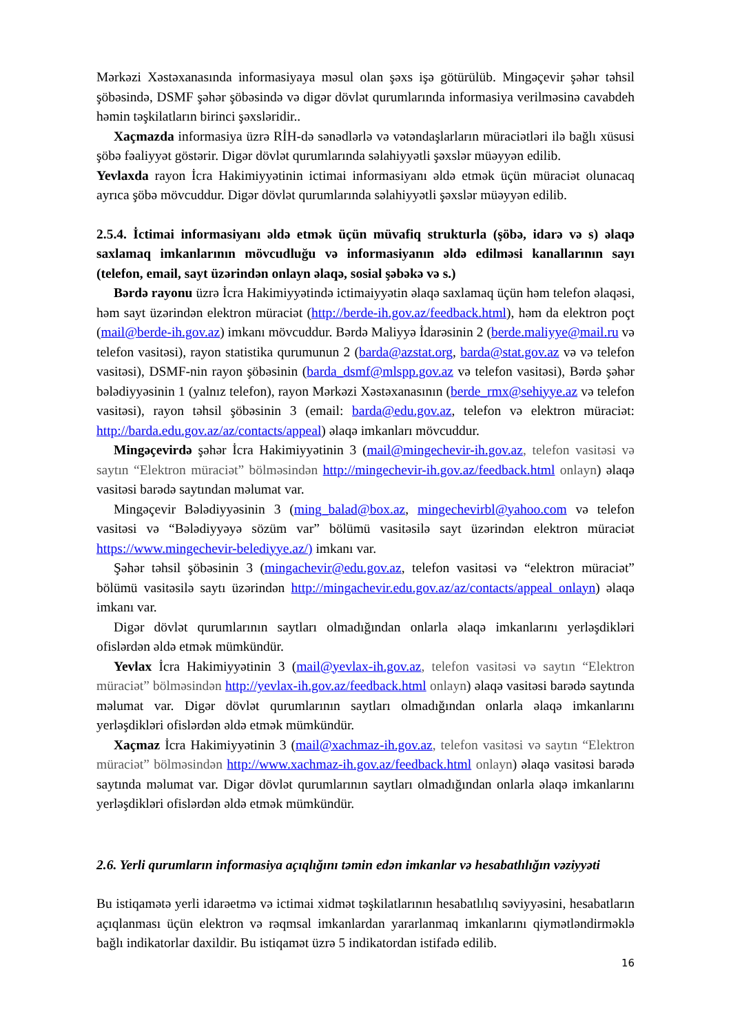Mərkəzi Xəstəxanasında informasiyaya məsul olan şəxs işə götürülüb. Mingəçevir şəhər təhsil şöbəsində, DSMF şəhər şöbəsində və digər dövlət qurumlarında informasiya verilməsinə cavabdeh həmin təşkilatların birinci şəxsləridir..
Xaçmazda informasiya üzrə RİH-də sənədlərlə və vətəndaşlarların müraciətləri ilə bağlı xüsusi şöbə fəaliyyət göstərir. Digər dövlət qurumlarında səlahiyyətli şəxslər müəyyən edilib.
Yevlaxda rayon İcra Hakimiyyətinin ictimai informasiyanı əldə etmək üçün müraciət olunacaq ayrıca şöbə mövcuddur. Digər dövlət qurumlarında səlahiyyətli şəxslər müəyyən edilib.
2.5.4. İctimai informasiyanı əldə etmək üçün müvafiq strukturla (şöbə, idarə və s) əlaqə saxlamaq imkanlarının mövcudluğu və informasiyanın əldə edilməsi kanallarının sayı (telefon, email, sayt üzərindən onlayn əlaqə, sosial şəbəkə və s.)
Bərdə rayonu üzrə İcra Hakimiyyətində ictimaiyyətin əlaqə saxlamaq üçün həm telefon əlaqəsi, həm sayt üzərindən elektron müraciət (http://berde-ih.gov.az/feedback.html), həm da elektron poçt (mail@berde-ih.gov.az) imkanı mövcuddur. Bərdə Maliyyə İdarəsinin 2 (berde.maliyye@mail.ru və telefon vasitəsi), rayon statistika qurumunun 2 (barda@azstat.org, barda@stat.gov.az və və telefon vasitəsi), DSMF-nin rayon şöbəsinin (barda_dsmf@mlspp.gov.az və telefon vasitəsi), Bərdə şəhər bələdiyyəsinin 1 (yalnız telefon), rayon Mərkəzi Xəstəxanasının (berde_rmx@sehiyye.az və telefon vasitəsi), rayon təhsil şöbəsinin 3 (email: barda@edu.gov.az, telefon və elektron müraciət: http://barda.edu.gov.az/az/contacts/appeal) əlaqə imkanları mövcuddur.
Mingəçevirdə şəhər İcra Hakimiyyətinin 3 (mail@mingechevir-ih.gov.az, telefon vasitəsi və saytın “Elektron müraciət” bölməsindən http://mingechevir-ih.gov.az/feedback.html onlayn) əlaqə vasitəsi barədə saytından məlumat var.
Mingəçevir Bələdiyyəsinin 3 (ming_balad@box.az, mingechevirbl@yahoo.com və telefon vasitəsi və “Bələdiyyəyə sözüm var” bölümü vasitəsilə sayt üzərindən elektron müraciət https://www.mingechevir-belediyye.az/) imkanı var.
Şəhər təhsil şöbəsinin 3 (mingachevir@edu.gov.az, telefon vasitəsi və “elektron müraciət” bölümü vasitəsilə saytı üzərindən http://mingachevir.edu.gov.az/az/contacts/appeal onlayn) əlaqə imkanı var.
Digər dövlət qurumlarının saytları olmadığından onlarla əlaqə imkanlarını yerləşdikləri ofislərdən əldə etmək mümkündür.
Yevlax İcra Hakimiyyətinin 3 (mail@yevlax-ih.gov.az, telefon vasitəsi və saytın “Elektron müraciət” bölməsindən http://yevlax-ih.gov.az/feedback.html onlayn) əlaqə vasitəsi barədə saytında məlumat var. Digər dövlət qurumlarının saytları olmadığından onlarla əlaqə imkanlarını yerləşdikləri ofislərdən əldə etmək mümkündür.
Xaçmaz İcra Hakimiyyətinin 3 (mail@xachmaz-ih.gov.az, telefon vasitəsi və saytın “Elektron müraciət” bölməsindən http://www.xachmaz-ih.gov.az/feedback.html onlayn) əlaqə vasitəsi barədə saytında məlumat var. Digər dövlət qurumlarının saytları olmadığından onlarla əlaqə imkanlarını yerləşdikləri ofislərdən əldə etmək mümkündür.
2.6. Yerli qurumların informasiya açıqlığını təmin edən imkanlar və hesabatlılığın vəziyyəti
Bu istiqamətə yerli idarəetmə və ictimai xidmət təşkilatlarının hesabatlılıq səviyyəsini, hesabatların açıqlanması üçün elektron və rəqmsal imkanlardan yararlanmaq imkanlarını qiymətləndirməklə bağlı indikatorlar daxildir. Bu istiqamət üzrə 5 indikatordan istifadə edilib.
16